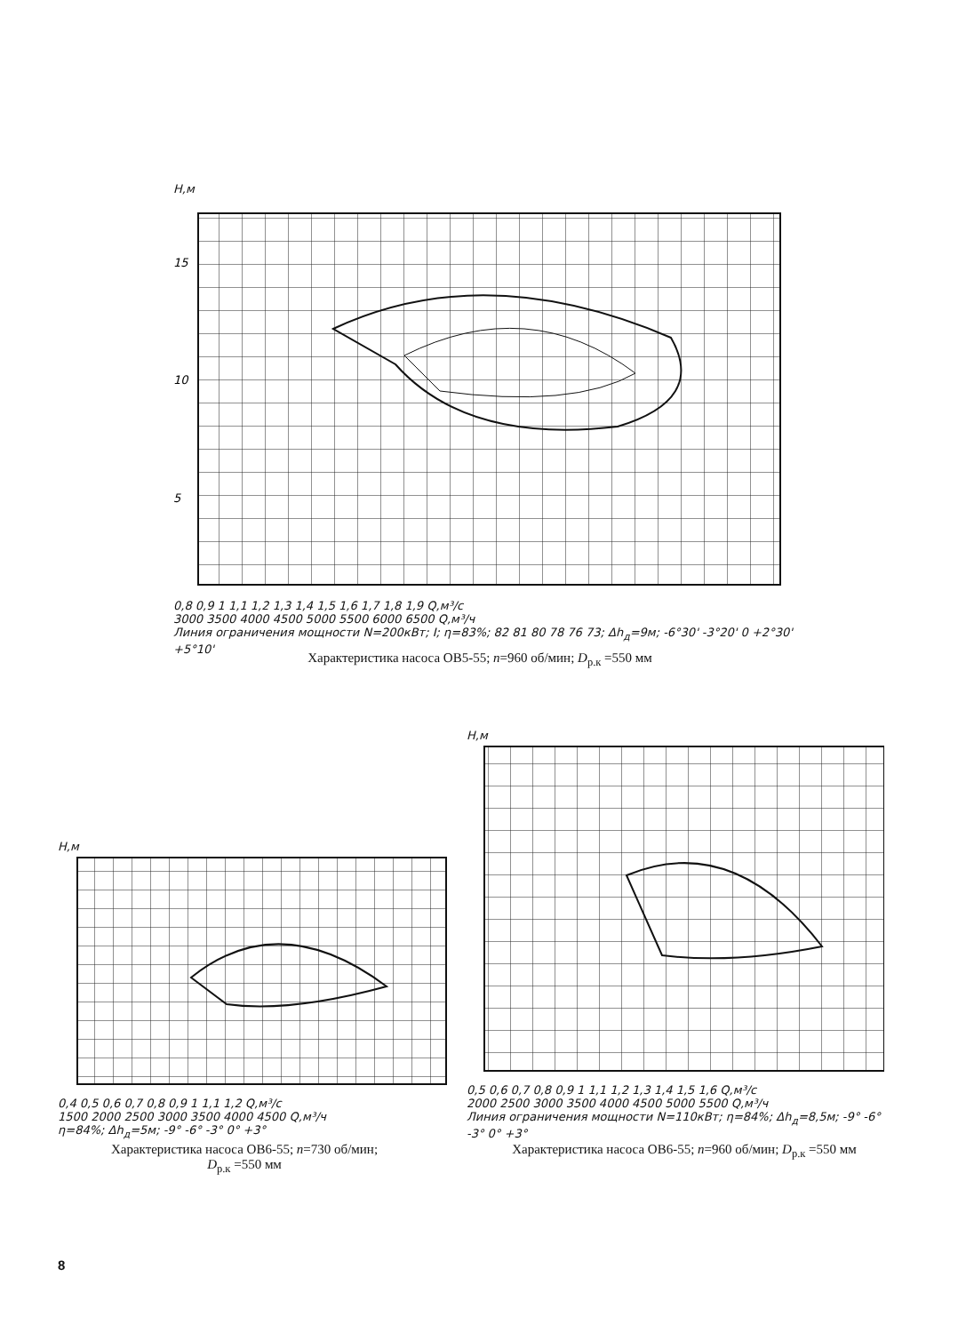H,м
15
10
5
0,8 0,9 1 1,1 1,2 1,3 1,4 1,5 1,6 1,7 1,8 1,9 Q,м³/с
3000 3500 4000 4500 5000 5500 6000 6500 Q,м³/ч
Линия ограничения мощности N=200кВт; I; η=83%; 82 81 80 78 76 73; Δh<sub>д</sub>=9м; -6°30' -3°20' 0 +2°30' +5°10'
Характеристика насоса ОВ5-55; n=960 об/мин; D<sub>р.к</sub> =550 мм
H,м
0,4 0,5 0,6 0,7 0,8 0,9 1 1,1 1,2 Q,м³/с
1500 2000 2500 3000 3500 4000 4500 Q,м³/ч
η=84%; Δh<sub>д</sub>=5м; -9° -6° -3° 0° +3°
Характеристика насоса ОВ6-55; n=730 об/мин;
D<sub>р.к</sub> =550 мм
H,м
0,5 0,6 0,7 0,8 0,9 1 1,1 1,2 1,3 1,4 1,5 1,6 Q,м³/с
2000 2500 3000 3500 4000 4500 5000 5500 Q,м³/ч
Линия ограничения мощности N=110кВт; η=84%; Δh<sub>д</sub>=8,5м; -9° -6° -3° 0° +3°
Характеристика насоса ОВ6-55; n=960 об/мин; D<sub>р.к</sub> =550 мм
8